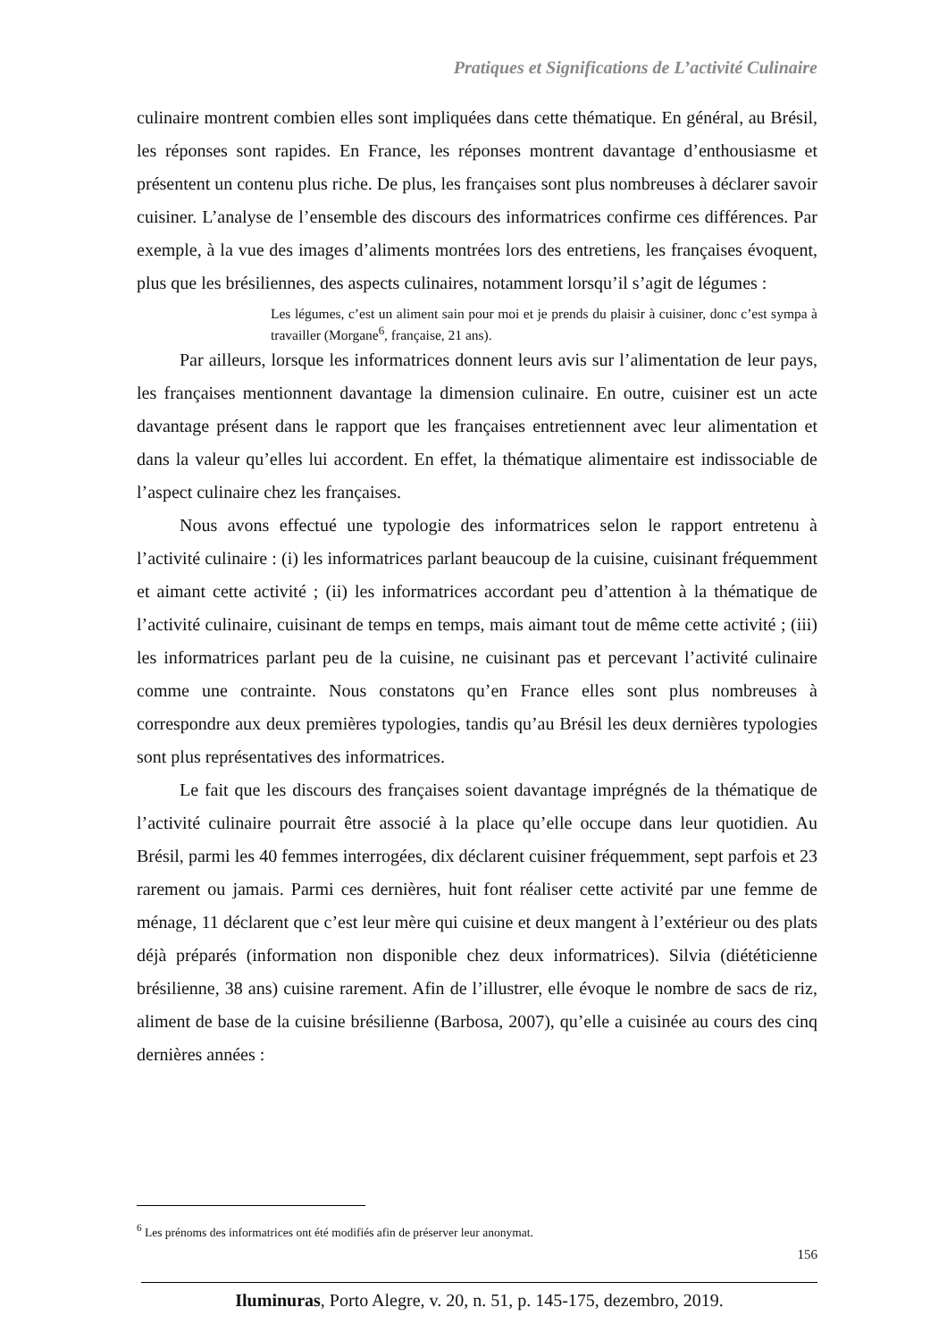Pratiques et Significations de L’activité Culinaire
culinaire montrent combien elles sont impliquées dans cette thématique. En général, au Brésil, les réponses sont rapides. En France, les réponses montrent davantage d’enthousiasme et présentent un contenu plus riche. De plus, les françaises sont plus nombreuses à déclarer savoir cuisiner. L’analyse de l’ensemble des discours des informatrices confirme ces différences. Par exemple, à la vue des images d’aliments montrées lors des entretiens, les françaises évoquent, plus que les brésiliennes, des aspects culinaires, notamment lorsqu’il s’agit de légumes :
Les légumes, c’est un aliment sain pour moi et je prends du plaisir à cuisiner, donc c’est sympa à travailler (Morgane<sup>6</sup>, française, 21 ans).
Par ailleurs, lorsque les informatrices donnent leurs avis sur l’alimentation de leur pays, les françaises mentionnent davantage la dimension culinaire. En outre, cuisiner est un acte davantage présent dans le rapport que les françaises entretiennent avec leur alimentation et dans la valeur qu’elles lui accordent. En effet, la thématique alimentaire est indissociable de l’aspect culinaire chez les françaises.
Nous avons effectué une typologie des informatrices selon le rapport entretenu à l’activité culinaire : (i) les informatrices parlant beaucoup de la cuisine, cuisinant fréquemment et aimant cette activité ; (ii) les informatrices accordant peu d’attention à la thématique de l’activité culinaire, cuisinant de temps en temps, mais aimant tout de même cette activité ; (iii) les informatrices parlant peu de la cuisine, ne cuisinant pas et percevant l’activité culinaire comme une contrainte. Nous constatons qu’en France elles sont plus nombreuses à correspondre aux deux premières typologies, tandis qu’au Brésil les deux dernières typologies sont plus représentatives des informatrices.
Le fait que les discours des françaises soient davantage imprégnés de la thématique de l’activité culinaire pourrait être associé à la place qu’elle occupe dans leur quotidien. Au Brésil, parmi les 40 femmes interrogées, dix déclarent cuisiner fréquemment, sept parfois et 23 rarement ou jamais. Parmi ces dernières, huit font réaliser cette activité par une femme de ménage, 11 déclarent que c’est leur mère qui cuisine et deux mangent à l’extérieur ou des plats déjà préparés (information non disponible chez deux informatrices). Silvia (diététicienne brésilienne, 38 ans) cuisine rarement. Afin de l’illustrer, elle évoque le nombre de sacs de riz, aliment de base de la cuisine brésilienne (Barbosa, 2007), qu’elle a cuisinée au cours des cinq dernières années :
<sup>6</sup> Les prénoms des informatrices ont été modifiés afin de préserver leur anonymat.
156
Iluminuras, Porto Alegre, v. 20, n. 51, p. 145-175, dezembro, 2019.